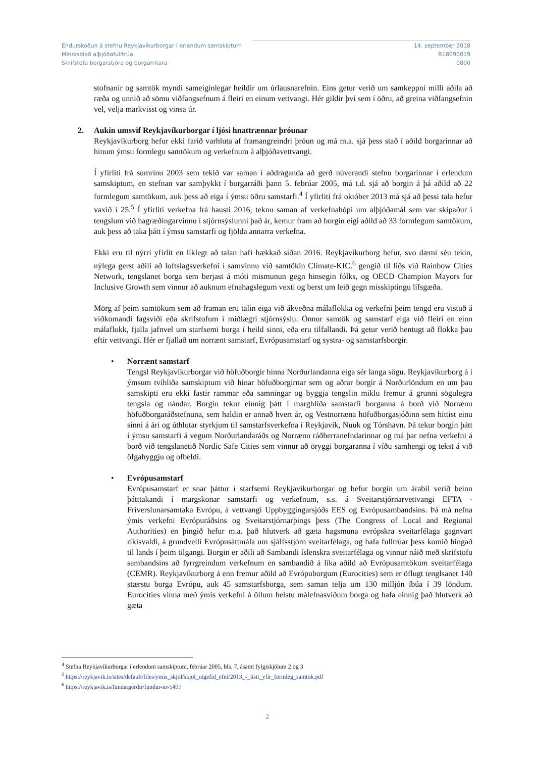Endurskoðun á stefnu Reykjavíkurborgar í erlendum samskiptum
Minnisblað alþjóðafulltrúa
Skrifstofa borgarstjóra og borgarritara
14. september 2018
R18090019
0800
stofnanir og samtök myndi sameiginlegar heildir um úrlausnarefnin. Eins getur verið um samkeppni milli aðila að ræða og unnið að sömu viðfangsefnum á fleiri en einum vettvangi. Hér gildir því sem í öðru, að greina viðfangsefnin vel, velja markvisst og vinsa úr.
2. Aukin umsvif Reykjavíkurborgar í ljósi hnattrænnar þróunar
Reykjavíkurborg hefur ekki farið varhluta af framangreindri þróun og má m.a. sjá þess stað í aðild borgarinnar að hinum ýmsu formlegu samtökum og verkefnum á alþjóðavettvangi.
Í yfirliti frá sumrinu 2003 sem tekið var saman í aðdraganda að gerð núverandi stefnu borgarinnar í erlendum samskiptum, en stefnan var samþykkt í borgarráði þann 5. febrúar 2005, má t.d. sjá að borgin á þá aðild að 22 formlegum samtökum, auk þess að eiga í ýmsu öðru samstarfi.<sup>4</sup> Í yfirliti frá október 2013 má sjá að þessi tala hefur vaxið í 25.<sup>5</sup> Í yfirliti verkefna frá hausti 2016, teknu saman af verkefnahópi um alþjóðamál sem var skipaður í tengslum við hagræðingarvinnu í stjórnsýslunni það ár, kemur fram að borgin eigi aðild að 33 formlegum samtökum, auk þess að taka þátt í ýmsu samstarfi og fjölda annarra verkefna.
Ekki eru til nýrri yfirlit en líklegt að talan hafi hækkað síðan 2016. Reykjavíkurborg hefur, svo dæmi séu tekin, nýlega gerst aðili að loftslagsverkefni í samvinnu við samtökin Climate-KIC.<sup>6</sup> gengið til liðs við Rainbow Cities Network, tengslanet borga sem berjast á móti mismunun gegn hinsegin fólks, og OECD Champion Mayors for Inclusive Growth sem vinnur að auknum efnahagslegum vexti og berst um leið gegn misskiptingu lífsgæða.
Mörg af þeim samtökum sem að framan eru talin eiga við ákveðna málaflokka og verkefni þeim tengd eru vistuð á viðkomandi fagsviði eða skrifstofum í miðlægri stjórnsýslu. Önnur samtök og samstarf eiga við fleiri en einn málaflokk, fjalla jafnvel um starfsemi borga í heild sinni, eða eru tilfallandi. Þá getur verið hentugt að flokka þau eftir vettvangi. Hér er fjallað um norrænt samstarf, Evrópusamstarf og systra- og samstarfsborgir.
•
Norrænt samstarf
Tengsl Reykjavíkurborgar við höfuðborgir hinna Norðurlandanna eiga sér langa sögu. Reykjavíkurborg á í ýmsum tvíhliða samskiptum við hinar höfuðborgirnar sem og aðrar borgir á Norðurlöndum en um þau samskipti eru ekki fastir rammar eða samningar og byggja tengslin miklu fremur á grunni sögulegra tengsla og nándar. Borgin tekur einnig þátt í marghliða samstarfi borganna á borð við Norrænu höfuðborgaráðstefnuna, sem haldin er annað hvert ár, og Vestnorræna höfuðborgasjóðinn sem hittist einu sinni á ári og úthlutar styrkjum til samstarfsverkefna í Reykjavík, Nuuk og Tórshavn. Þá tekur borgin þátt í ýmsu samstarfi á vegum Norðurlandaráðs og Norrænu ráðherranefndarinnar og má þar nefna verkefni á borð við tengslanetið Nordic Safe Cities sem vinnur að öryggi borgaranna í víðu samhengi og tekst á við öfgahyggju og ofbeldi.
•
Evrópusamstarf
Evrópusamstarf er snar þáttur í starfsemi Reykjavíkurborgar og hefur borgin um árabil verið beinn þátttakandi í margskonar samstarfi og verkefnum, s.s. á Sveitarstjórnarvettvangi EFTA - Fríverslunarsamtaka Evrópu, á vettvangi Uppbyggingarsjóðs EES og Evrópusambandsins. Þá má nefna ýmis verkefni Evrópuráðsins og Sveitarstjórnarþings þess (The Congress of Local and Regional Authorities) en þingið hefur m.a. það hlutverk að gæta hagsmuna evrópskra sveitarfélaga gagnvart ríkisvaldi, á grundvelli Evrópusáttmála um sjálfsstjórn sveitarfélaga, og hafa fulltrúar þess komið hingað til lands í þeim tilgangi. Borgin er aðili að Sambandi íslenskra sveitarfélaga og vinnur náið með skrifstofu sambandsins að fyrrgreindum verkefnum en sambandið á líka aðild að Evrópusamtökum sveitarfélaga (CEMR). Reykjavíkurborg á enn fremur aðild að Evrópuborgum (Eurocities) sem er öflugt tenglsanet 140 stærstu borga Evrópu, auk 45 samstarfsborga, sem saman telja um 130 milljón íbúa í 39 löndum. Eurocities vinna með ýmis verkefni á öllum helstu málefnasviðum borga og hafa einnig það hlutverk að gæta
<sup>4</sup> Stefna Reykjavíkurborgar í erlendum samskiptum, febrúar 2005, bls. 7, ásamt fylgiskjölum 2 og 3
<sup>5</sup> https://reykjavik.is/sites/default/files/ymis_skjol/skjol_utgefid_efni/2013_-_listi_yfir_formleg_samtok.pdf
<sup>6</sup> https://reykjavik.is/fundargerdir/fundur-nr-5497
2